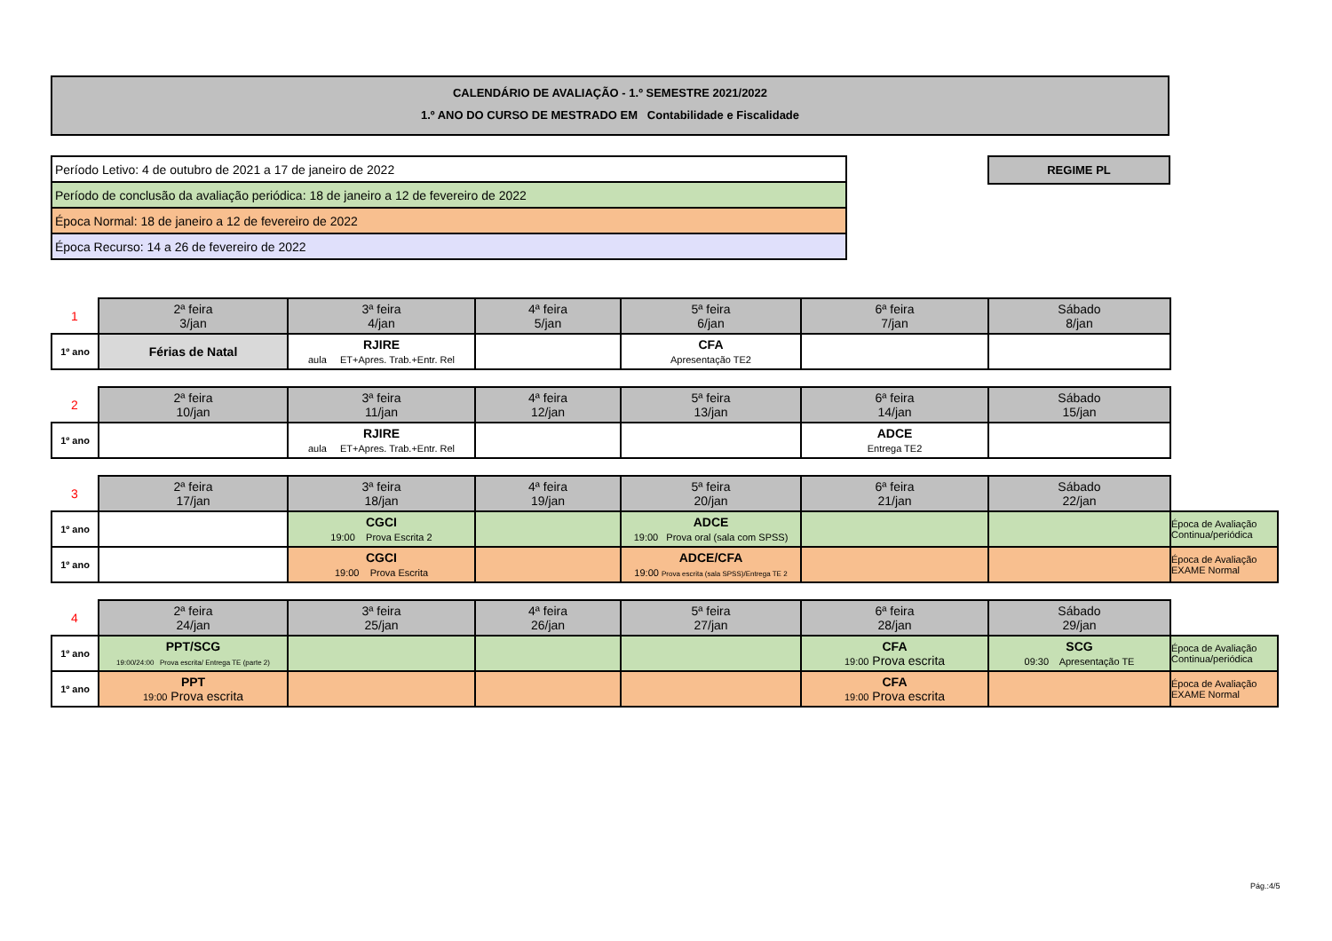CALENDÁRIO DE AVALIAÇÃO - 1.º SEMESTRE 2021/2022
1.º ANO DO CURSO DE MESTRADO EM Contabilidade e Fiscalidade
| Período Letivo: 4 de outubro de 2021 a 17 de janeiro de 2022 |
| Período de conclusão da avaliação periódica: 18 de janeiro a 12 de fevereiro de 2022 |
| Época Normal: 18 de janeiro a 12 de fevereiro de 2022 |
| Época Recurso: 14 a 26 de fevereiro de 2022 |
REGIME PL
| 1 | 2ª feira 3/jan | 3ª feira 4/jan | 4ª feira 5/jan | 5ª feira 6/jan | 6ª feira 7/jan | Sábado 8/jan |
| 1º ano | Férias de Natal | RJIRE aula ET+Apres. Trab.+Entr. Rel | | CFA Apresentação TE2 | | |
| 2 | 2ª feira 10/jan | 3ª feira 11/jan | 4ª feira 12/jan | 5ª feira 13/jan | 6ª feira 14/jan | Sábado 15/jan |
| 1º ano | | RJIRE aula ET+Apres. Trab.+Entr. Rel | | | ADCE Entrega TE2 | |
| 3 | 2ª feira 17/jan | 3ª feira 18/jan | 4ª feira 19/jan | 5ª feira 20/jan | 6ª feira 21/jan | Sábado 22/jan | |
| 1º ano | | CGCI 19:00 Prova Escrita 2 | | ADCE 19:00 Prova oral (sala com SPSS) | | | Época de Avaliação Continua/periódica |
| 1º ano | | CGCI 19:00 Prova Escrita | | ADCE/CFA 19:00 Prova escrita (sala SPSS)/Entrega TE 2 | | | Época de Avaliação EXAME Normal |
| 4 | 2ª feira 24/jan | 3ª feira 25/jan | 4ª feira 26/jan | 5ª feira 27/jan | 6ª feira 28/jan | Sábado 29/jan | |
| 1º ano | PPT/SCG 19:00/24:00 Prova escrita/ Entrega TE (parte 2) | | | | CFA 19:00 Prova escrita | SCG 09:30 Apresentação TE | Época de Avaliação Continua/periódica |
| 1º ano | PPT 19:00 Prova escrita | | | | CFA 19:00 Prova escrita | | Época de Avaliação EXAME Normal |
Pág.:4/5